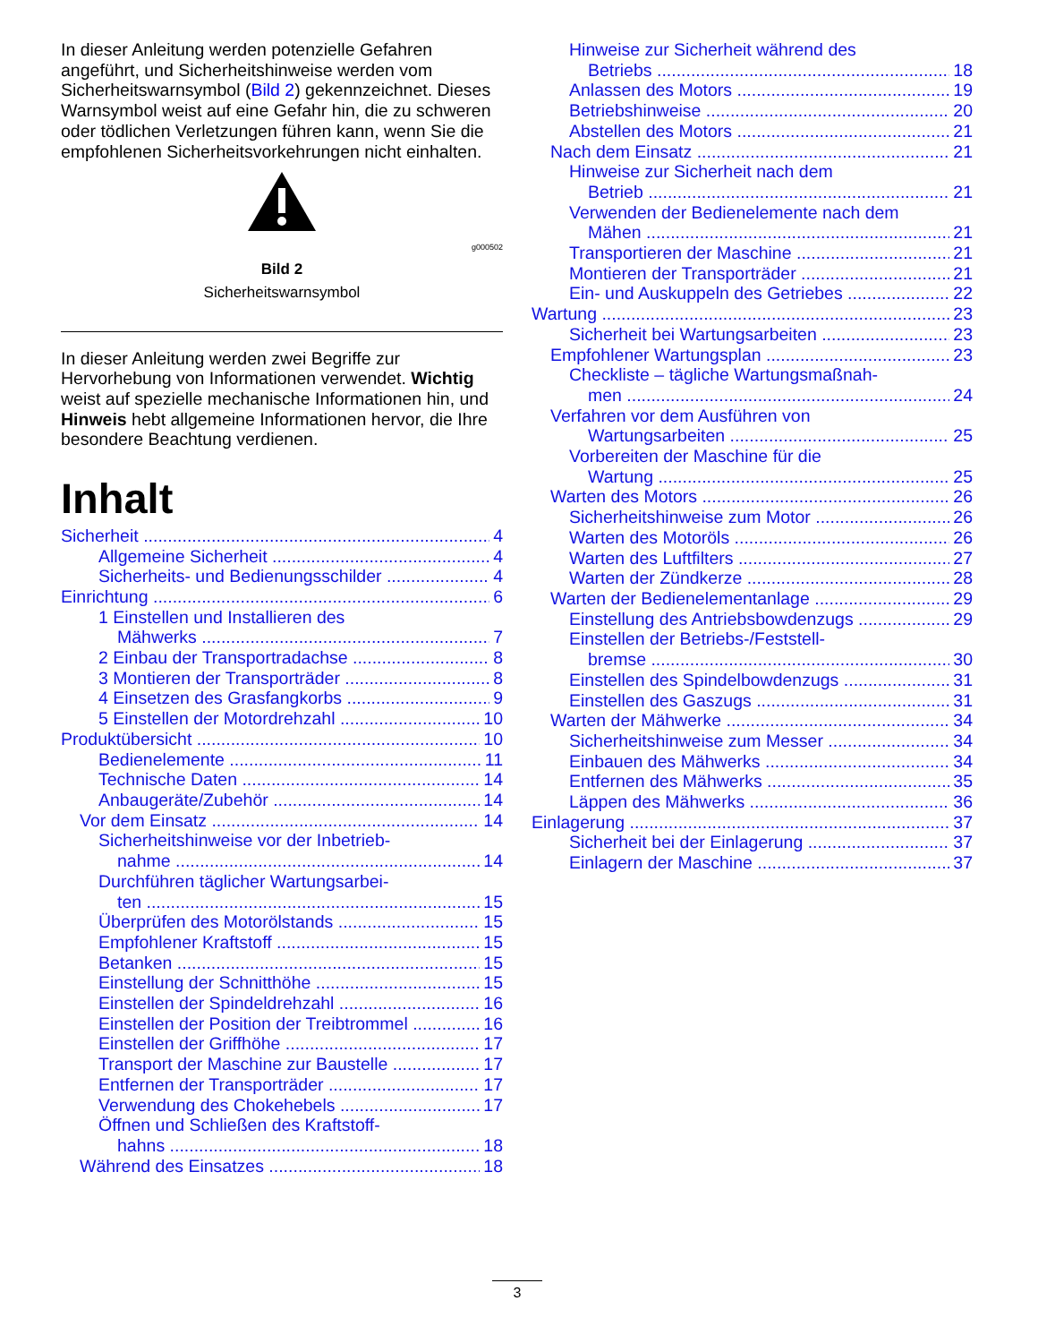In dieser Anleitung werden potenzielle Gefahren angeführt, und Sicherheitshinweise werden vom Sicherheitswarnsymbol (Bild 2) gekennzeichnet. Dieses Warnsymbol weist auf eine Gefahr hin, die zu schweren oder tödlichen Verletzungen führen kann, wenn Sie die empfohlenen Sicherheitsvorkehrungen nicht einhalten.
g000502
Bild 2
Sicherheitswarnsymbol
In dieser Anleitung werden zwei Begriffe zur Hervorhebung von Informationen verwendet. Wichtig weist auf spezielle mechanische Informationen hin, und Hinweis hebt allgemeine Informationen hervor, die Ihre besondere Beachtung verdienen.
Inhalt
Sicherheit 4
Allgemeine Sicherheit 4
Sicherheits- und Bedienungsschilder 4
Einrichtung 6
1 Einstellen und Installieren des
Mähwerks 7
2 Einbau der Transportradachse 8
3 Montieren der Transporträder 8
4 Einsetzen des Grasfangkorbs 9
5 Einstellen der Motordrehzahl 10
Produktübersicht 10
Bedienelemente 11
Technische Daten 14
Anbaugeräte/Zubehör 14
Vor dem Einsatz 14
Sicherheitshinweise vor der Inbetrieb-
nahme 14
Durchführen täglicher Wartungsarbei-
ten 15
Überprüfen des Motorölstands 15
Empfohlener Kraftstoff 15
Betanken 15
Einstellung der Schnitthöhe 15
Einstellen der Spindeldrehzahl 16
Einstellen der Position der Treibtrommel 16
Einstellen der Griffhöhe 17
Transport der Maschine zur Baustelle 17
Entfernen der Transporträder 17
Verwendung des Chokehebels 17
Öffnen und Schließen des Kraftstoff-
hahns 18
Während des Einsatzes 18
Hinweise zur Sicherheit während des
Betriebs 18
Anlassen des Motors 19
Betriebshinweise 20
Abstellen des Motors 21
Nach dem Einsatz 21
Hinweise zur Sicherheit nach dem
Betrieb 21
Verwenden der Bedienelemente nach dem
Mähen 21
Transportieren der Maschine 21
Montieren der Transporträder 21
Ein- und Auskuppeln des Getriebes 22
Wartung 23
Sicherheit bei Wartungsarbeiten 23
Empfohlener Wartungsplan 23
Checkliste – tägliche Wartungsmaßnah-
men 24
Verfahren vor dem Ausführen von
Wartungsarbeiten 25
Vorbereiten der Maschine für die
Wartung 25
Warten des Motors 26
Sicherheitshinweise zum Motor 26
Warten des Motoröls 26
Warten des Luftfilters 27
Warten der Zündkerze 28
Warten der Bedienelementanlage 29
Einstellung des Antriebsbowdenzugs 29
Einstellen der Betriebs-/Feststell-
bremse 30
Einstellen des Spindelbowdenzugs 31
Einstellen des Gaszugs 31
Warten der Mähwerke 34
Sicherheitshinweise zum Messer 34
Einbauen des Mähwerks 34
Entfernen des Mähwerks 35
Läppen des Mähwerks 36
Einlagerung 37
Sicherheit bei der Einlagerung 37
Einlagern der Maschine 37
3